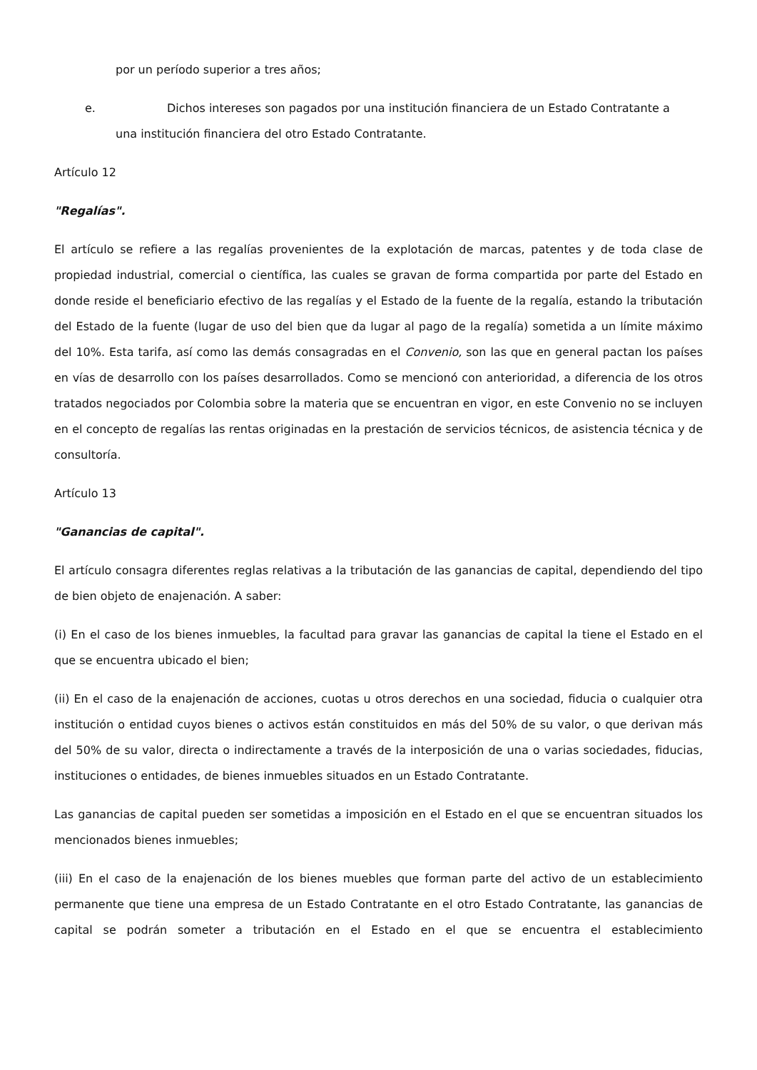por un período superior a tres años;
e. Dichos intereses son pagados por una institución financiera de un Estado Contratante a
una institución financiera del otro Estado Contratante.
Artículo 12
"Regalías".
El artículo se refiere a las regalías provenientes de la explotación de marcas, patentes y de toda clase de propiedad industrial, comercial o científica, las cuales se gravan de forma compartida por parte del Estado en donde reside el beneficiario efectivo de las regalías y el Estado de la fuente de la regalía, estando la tributación del Estado de la fuente (lugar de uso del bien que da lugar al pago de la regalía) sometida a un límite máximo del 10%. Esta tarifa, así como las demás consagradas en el Convenio, son las que en general pactan los países en vías de desarrollo con los países desarrollados. Como se mencionó con anterioridad, a diferencia de los otros tratados negociados por Colombia sobre la materia que se encuentran en vigor, en este Convenio no se incluyen en el concepto de regalías las rentas originadas en la prestación de servicios técnicos, de asistencia técnica y de consultoría.
Artículo 13
"Ganancias de capital".
El artículo consagra diferentes reglas relativas a la tributación de las ganancias de capital, dependiendo del tipo de bien objeto de enajenación. A saber:
(i) En el caso de los bienes inmuebles, la facultad para gravar las ganancias de capital la tiene el Estado en el que se encuentra ubicado el bien;
(ii) En el caso de la enajenación de acciones, cuotas u otros derechos en una sociedad, fiducia o cualquier otra institución o entidad cuyos bienes o activos están constituidos en más del 50% de su valor, o que derivan más del 50% de su valor, directa o indirectamente a través de la interposición de una o varias sociedades, fiducias, instituciones o entidades, de bienes inmuebles situados en un Estado Contratante.
Las ganancias de capital pueden ser sometidas a imposición en el Estado en el que se encuentran situados los mencionados bienes inmuebles;
(iii) En el caso de la enajenación de los bienes muebles que forman parte del activo de un establecimiento permanente que tiene una empresa de un Estado Contratante en el otro Estado Contratante, las ganancias de capital se podrán someter a tributación en el Estado en el que se encuentra el establecimiento